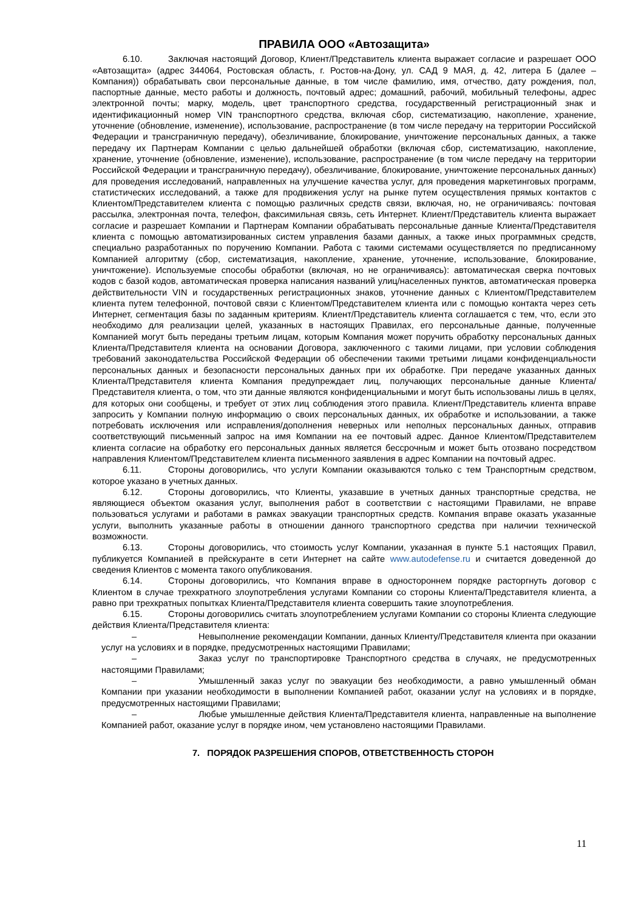ПРАВИЛА ООО «Автозащита»
6.10. Заключая настоящий Договор, Клиент/Представитель клиента выражает согласие и разрешает ООО «Автозащита» (адрес 344064, Ростовская область, г. Ростов-на-Дону, ул. САД 9 МАЯ, д. 42, литера Б (далее – Компания)) обрабатывать свои персональные данные, в том числе фамилию, имя, отчество, дату рождения, пол, паспортные данные, место работы и должность, почтовый адрес; домашний, рабочий, мобильный телефоны, адрес электронной почты; марку, модель, цвет транспортного средства, государственный регистрационный знак и идентификационный номер VIN транспортного средства, включая сбор, систематизацию, накопление, хранение, уточнение (обновление, изменение), использование, распространение (в том числе передачу на территории Российской Федерации и трансграничную передачу), обезличивание, блокирование, уничтожение персональных данных, а также передачу их Партнерам Компании с целью дальнейшей обработки (включая сбор, систематизацию, накопление, хранение, уточнение (обновление, изменение), использование, распространение (в том числе передачу на территории Российской Федерации и трансграничную передачу), обезличивание, блокирование, уничтожение персональных данных) для проведения исследований, направленных на улучшение качества услуг, для проведения маркетинговых программ, статистических исследований, а также для продвижения услуг на рынке путем осуществления прямых контактов с Клиентом/Представителем клиента с помощью различных средств связи, включая, но, не ограничиваясь: почтовая рассылка, электронная почта, телефон, факсимильная связь, сеть Интернет. Клиент/Представитель клиента выражает согласие и разрешает Компании и Партнерам Компании обрабатывать персональные данные Клиента/Представителя клиента с помощью автоматизированных систем управления базами данных, а также иных программных средств, специально разработанных по поручению Компании. Работа с такими системами осуществляется по предписанному Компанией алгоритму (сбор, систематизация, накопление, хранение, уточнение, использование, блокирование, уничтожение). Используемые способы обработки (включая, но не ограничиваясь): автоматическая сверка почтовых кодов с базой кодов, автоматическая проверка написания названий улиц/населенных пунктов, автоматическая проверка действительности VIN и государственных регистрационных знаков, уточнение данных с Клиентом/Представителем клиента путем телефонной, почтовой связи с Клиентом/Представителем клиента или с помощью контакта через сеть Интернет, сегментация базы по заданным критериям. Клиент/Представитель клиента соглашается с тем, что, если это необходимо для реализации целей, указанных в настоящих Правилах, его персональные данные, полученные Компанией могут быть переданы третьим лицам, которым Компания может поручить обработку персональных данных Клиента/Представителя клиента на основании Договора, заключенного с такими лицами, при условии соблюдения требований законодательства Российской Федерации об обеспечении такими третьими лицами конфиденциальности персональных данных и безопасности персональных данных при их обработке. При передаче указанных данных Клиента/Представителя клиента Компания предупреждает лиц, получающих персональные данные Клиента/Представителя клиента, о том, что эти данные являются конфиденциальными и могут быть использованы лишь в целях, для которых они сообщены, и требует от этих лиц соблюдения этого правила. Клиент/Представитель клиента вправе запросить у Компании полную информацию о своих персональных данных, их обработке и использовании, а также потребовать исключения или исправления/дополнения неверных или неполных персональных данных, отправив соответствующий письменный запрос на имя Компании на ее почтовый адрес. Данное Клиентом/Представителем клиента согласие на обработку его персональных данных является бессрочным и может быть отозвано посредством направления Клиентом/Представителем клиента письменного заявления в адрес Компании на почтовый адрес.
6.11. Стороны договорились, что услуги Компании оказываются только с тем Транспортным средством, которое указано в учетных данных.
6.12. Стороны договорились, что Клиенты, указавшие в учетных данных транспортные средства, не являющиеся объектом оказания услуг, выполнения работ в соответствии с настоящими Правилами, не вправе пользоваться услугами и работами в рамках эвакуации транспортных средств. Компания вправе оказать указанные услуги, выполнить указанные работы в отношении данного транспортного средства при наличии технической возможности.
6.13. Стороны договорились, что стоимость услуг Компании, указанная в пункте 5.1 настоящих Правил, публикуется Компанией в прейскуранте в сети Интернет на сайте www.autodefense.ru и считается доведенной до сведения Клиентов с момента такого опубликования.
6.14. Стороны договорились, что Компания вправе в одностороннем порядке расторгнуть договор с Клиентом в случае трехкратного злоупотребления услугами Компании со стороны Клиента/Представителя клиента, а равно при трехкратных попытках Клиента/Представителя клиента совершить такие злоупотребления.
6.15. Стороны договорились считать злоупотреблением услугами Компании со стороны Клиента следующие действия Клиента/Представителя клиента:
– Невыполнение рекомендации Компании, данных Клиенту/Представителя клиента при оказании услуг на условиях и в порядке, предусмотренных настоящими Правилами;
– Заказ услуг по транспортировке Транспортного средства в случаях, не предусмотренных настоящими Правилами;
– Умышленный заказ услуг по эвакуации без необходимости, а равно умышленный обман Компании при указании необходимости в выполнении Компанией работ, оказании услуг на условиях и в порядке, предусмотренных настоящими Правилами;
– Любые умышленные действия Клиента/Представителя клиента, направленные на выполнение Компанией работ, оказание услуг в порядке ином, чем установлено настоящими Правилами.
7. ПОРЯДОК РАЗРЕШЕНИЯ СПОРОВ, ОТВЕТСТВЕННОСТЬ СТОРОН
11